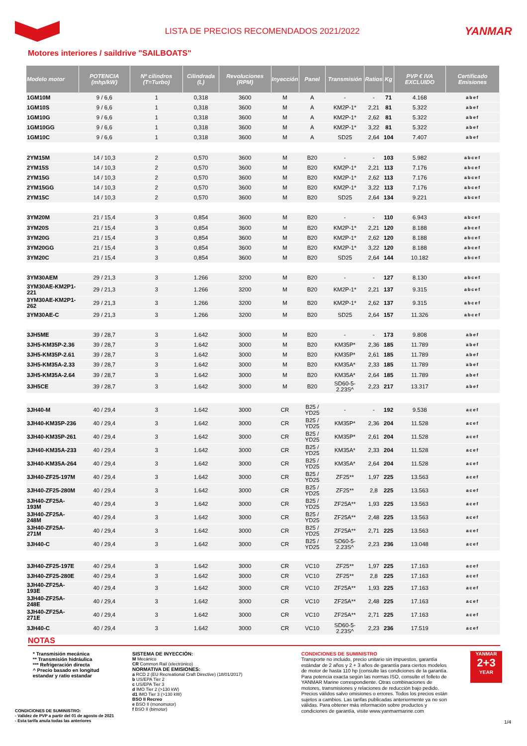LISTA DE PRECIOS RECOMENDADOS 2021/2022
YANMAR
Motores interiores / saildrive "SAILBOATS"
| Modelo motor | POTENCIA (mhp/kW) | Nº cilindros (T=Turbo) | Cilindrada (L) | Revoluciones (RPM) | Inyección | Panel | Transmisión | Ratios | Kg | PVP € IVA EXCLUIDO | Certificado Emisiones |
| --- | --- | --- | --- | --- | --- | --- | --- | --- | --- | --- | --- |
| 1GM10M | 9 / 6,6 | 1 | 0,318 | 3600 | M | A | - | - | 71 | 4.168 | abef |
| 1GM10S | 9 / 6,6 | 1 | 0,318 | 3600 | M | A | KM2P-1* | 2,21 | 81 | 5.322 | abef |
| 1GM10G | 9 / 6,6 | 1 | 0,318 | 3600 | M | A | KM2P-1* | 2,62 | 81 | 5.322 | abef |
| 1GM10GG | 9 / 6,6 | 1 | 0,318 | 3600 | M | A | KM2P-1* | 3,22 | 81 | 5.322 | abef |
| 1GM10C | 9 / 6,6 | 1 | 0,318 | 3600 | M | A | SD25 | 2,64 | 104 | 7.407 | abef |
| 2YM15M | 14 / 10,3 | 2 | 0,570 | 3600 | M | B20 | - | - | 103 | 5.982 | abcef |
| 2YM15S | 14 / 10,3 | 2 | 0,570 | 3600 | M | B20 | KM2P-1* | 2,21 | 113 | 7.176 | abcef |
| 2YM15G | 14 / 10,3 | 2 | 0,570 | 3600 | M | B20 | KM2P-1* | 2,62 | 113 | 7.176 | abcef |
| 2YM15GG | 14 / 10,3 | 2 | 0,570 | 3600 | M | B20 | KM2P-1* | 3,22 | 113 | 7.176 | abcef |
| 2YM15C | 14 / 10,3 | 2 | 0,570 | 3600 | M | B20 | SD25 | 2,64 | 134 | 9.221 | abcef |
| 3YM20M | 21 / 15,4 | 3 | 0,854 | 3600 | M | B20 | - | - | 110 | 6.943 | abcef |
| 3YM20S | 21 / 15,4 | 3 | 0,854 | 3600 | M | B20 | KM2P-1* | 2,21 | 120 | 8.188 | abcef |
| 3YM20G | 21 / 15,4 | 3 | 0,854 | 3600 | M | B20 | KM2P-1* | 2,62 | 120 | 8.188 | abcef |
| 3YM20GG | 21 / 15,4 | 3 | 0,854 | 3600 | M | B20 | KM2P-1* | 3,22 | 120 | 8.188 | abcef |
| 3YM20C | 21 / 15,4 | 3 | 0,854 | 3600 | M | B20 | SD25 | 2,64 | 144 | 10.182 | abcef |
| 3YM30AEM | 29 / 21,3 | 3 | 1.266 | 3200 | M | B20 | - | - | 127 | 8.130 | abcef |
| 3YM30AE-KM2P1-221 | 29 / 21,3 | 3 | 1.266 | 3200 | M | B20 | KM2P-1* | 2,21 | 137 | 9.315 | abcef |
| 3YM30AE-KM2P1-262 | 29 / 21,3 | 3 | 1.266 | 3200 | M | B20 | KM2P-1* | 2,62 | 137 | 9.315 | abcef |
| 3YM30AE-C | 29 / 21,3 | 3 | 1.266 | 3200 | M | B20 | SD25 | 2,64 | 157 | 11.326 | abcef |
| 3JH5ME | 39 / 28,7 | 3 | 1.642 | 3000 | M | B20 | - | - | 173 | 9.808 | abef |
| 3JH5-KM35P-2.36 | 39 / 28,7 | 3 | 1.642 | 3000 | M | B20 | KM35P* | 2,36 | 185 | 11.789 | abef |
| 3JH5-KM35P-2.61 | 39 / 28,7 | 3 | 1.642 | 3000 | M | B20 | KM35P* | 2,61 | 185 | 11.789 | abef |
| 3JH5-KM35A-2.33 | 39 / 28,7 | 3 | 1.642 | 3000 | M | B20 | KM35A* | 2,33 | 185 | 11.789 | abef |
| 3JH5-KM35A-2.64 | 39 / 28,7 | 3 | 1.642 | 3000 | M | B20 | KM35A* | 2,64 | 185 | 11.789 | abef |
| 3JH5CE | 39 / 28,7 | 3 | 1.642 | 3000 | M | B20 | SD60-5-2.23S^ | 2,23 | 217 | 13.317 | abef |
| 3JH40-M | 40 / 29,4 | 3 | 1.642 | 3000 | CR | B25 / YD25 | - | - | 192 | 9.538 | acef |
| 3JH40-KM35P-236 | 40 / 29,4 | 3 | 1.642 | 3000 | CR | B25 / YD25 | KM35P* | 2,36 | 204 | 11.528 | acef |
| 3JH40-KM35P-261 | 40 / 29,4 | 3 | 1.642 | 3000 | CR | B25 / YD25 | KM35P* | 2,61 | 204 | 11.528 | acef |
| 3JH40-KM35A-233 | 40 / 29,4 | 3 | 1.642 | 3000 | CR | B25 / YD25 | KM35A* | 2,33 | 204 | 11.528 | acef |
| 3JH40-KM35A-264 | 40 / 29,4 | 3 | 1.642 | 3000 | CR | B25 / YD25 | KM35A* | 2,64 | 204 | 11.528 | acef |
| 3JH40-ZF25-197M | 40 / 29,4 | 3 | 1.642 | 3000 | CR | B25 / YD25 | ZF25** | 1,97 | 225 | 13.563 | acef |
| 3JH40-ZF25-280M | 40 / 29,4 | 3 | 1.642 | 3000 | CR | B25 / YD25 | ZF25** | 2,8 | 225 | 13.563 | acef |
| 3JH40-ZF25A-193M | 40 / 29,4 | 3 | 1.642 | 3000 | CR | B25 / YD25 | ZF25A** | 1,93 | 225 | 13.563 | acef |
| 3JH40-ZF25A-248M | 40 / 29,4 | 3 | 1.642 | 3000 | CR | B25 / YD25 | ZF25A** | 2,48 | 225 | 13.563 | acef |
| 3JH40-ZF25A-271M | 40 / 29,4 | 3 | 1.642 | 3000 | CR | B25 / YD25 | ZF25A** | 2,71 | 225 | 13.563 | acef |
| 3JH40-C | 40 / 29,4 | 3 | 1.642 | 3000 | CR | B25 / YD25 | SD60-5-2.23S^ | 2,23 | 236 | 13.048 | acef |
| 3JH40-ZF25-197E | 40 / 29,4 | 3 | 1.642 | 3000 | CR | VC10 | ZF25** | 1,97 | 225 | 17.163 | acef |
| 3JH40-ZF25-280E | 40 / 29,4 | 3 | 1.642 | 3000 | CR | VC10 | ZF25** | 2,8 | 225 | 17.163 | acef |
| 3JH40-ZF25A-193E | 40 / 29,4 | 3 | 1.642 | 3000 | CR | VC10 | ZF25A** | 1,93 | 225 | 17.163 | acef |
| 3JH40-ZF25A-248E | 40 / 29,4 | 3 | 1.642 | 3000 | CR | VC10 | ZF25A** | 2,48 | 225 | 17.163 | acef |
| 3JH40-ZF25A-271E | 40 / 29,4 | 3 | 1.642 | 3000 | CR | VC10 | ZF25A** | 2,71 | 225 | 17.163 | acef |
| 3JH40-C | 40 / 29,4 | 3 | 1.642 | 3000 | CR | VC10 | SD60-5-2.23S^ | 2,23 | 236 | 17.519 | acef |
NOTAS
* Transmisión mecánica
** Transmisión hidráulica
*** Refrigeración directa
^ Precio basado en longitud estandar y ratio estandar
SISTEMA DE INYECCIÓN:
M Mecánico
CR Common Rail (electrónico)
NORMATIVA DE EMISIONES:
a RCD 2 (EU Recreational Craft Directive) (18/01/2017)
b US/EPA Tier 2
c US/EPA Tier 3
d IMO Tier 2 (>130 kW)
d1 IMO Tier 3 (>130 kW)
BSO II Recreo
e BSO II (monomotor)
f BSO II (bimotor)
CONDICIONES DE SUMINISTRO
Transporte no incluido, precio unitario sin impuestos, garantía estándar de 2 años y 2 + 3 años de garantía para ciertos modelos de motor de hasta 110 hp (consulte las condiciones de la garantía. Para potencia exacta según las normas ISO, consulte el folleto de YANMAR Marine correspondiente. Otras combinaciones de motores, transmisiones y relaciones de reducción bajo pedido. Precios válidos salvo omisiones o errores. Todos los precios están sujetos a cambios. Las tarifas publicadas anteriormente ya no son válidas. Para obtener más información sobre productos y condiciones de garantía, visite www.yanmarmarine.com
YANMAR
2+3
YEAR
CONDICIONES DE SUMINISTRO:
- Validez de PVP a partir del 01 de agosto de 2021
- Esta tarifa anula todas las anteriores
1/4